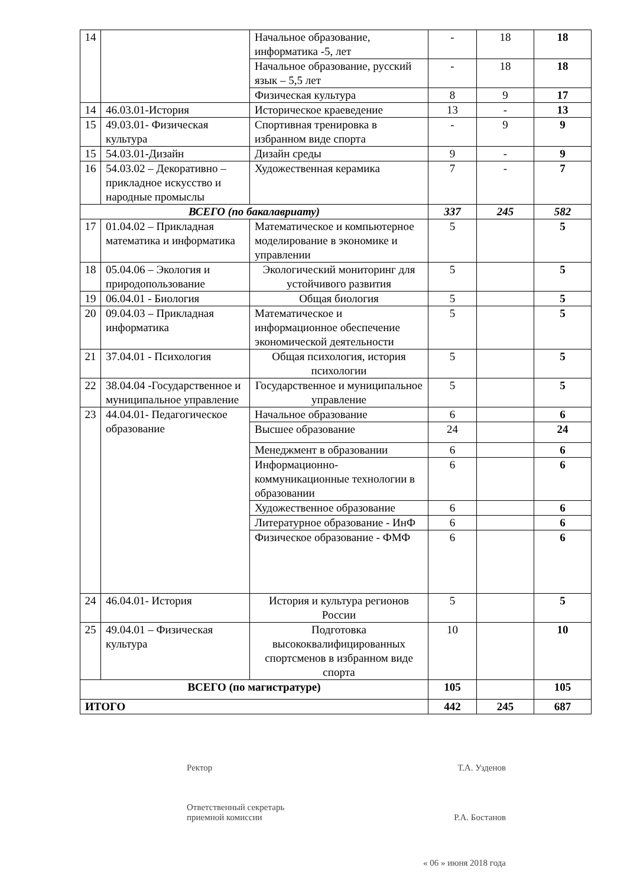| 14 | | Начальное образование, информатика -5, лет | - | 18 | 18 |
| | | Начальное образование, русский язык – 5,5 лет | - | 18 | 18 |
| | | Физическая культура | 8 | 9 | 17 |
| 14 | 46.03.01-История | Историческое краеведение | 13 | - | 13 |
| 15 | 49.03.01- Физическая культура | Спортивная тренировка в избранном виде спорта | - | 9 | 9 |
| 15 | 54.03.01-Дизайн | Дизайн среды | 9 | - | 9 |
| 16 | 54.03.02 – Декоративно – прикладное искусство и народные промыслы | Художественная керамика | 7 | - | 7 |
| ВСЕГО (по бакалавриату) | | | 337 | 245 | 582 |
| 17 | 01.04.02 – Прикладная математика и информатика | Математическое и компьютерное моделирование в экономике и управлении | 5 | | 5 |
| 18 | 05.04.06 – Экология и природопользование | Экологический мониторинг для устойчивого развития | 5 | | 5 |
| 19 | 06.04.01 - Биология | Общая биология | 5 | | 5 |
| 20 | 09.04.03 – Прикладная информатика | Математическое и информационное обеспечение экономической деятельности | 5 | | 5 |
| 21 | 37.04.01 - Психология | Общая психология, история психологии | 5 | | 5 |
| 22 | 38.04.04 -Государственное и муниципальное управление | Государственное и муниципальное управление | 5 | | 5 |
| 23 | 44.04.01- Педагогическое образование | Начальное образование | 6 | | 6 |
| | | Высшее образование | 24 | | 24 |
| | | Менеджмент в образовании | 6 | | 6 |
| | | Информационно-коммуникационные технологии в образовании | 6 | | 6 |
| | | Художественное образование | 6 | | 6 |
| | | Литературное образование - ИнФ | 6 | | 6 |
| | | Физическое образование - ФМФ | 6 | | 6 |
| 24 | 46.04.01- История | История и культура регионов России | 5 | | 5 |
| 25 | 49.04.01 – Физическая культура | Подготовка высококвалифицированных спортсменов в избранном виде спорта | 10 | | 10 |
| ВСЕГО (по магистратуре) | | | 105 | | 105 |
| ИТОГО | | | 442 | 245 | 687 |
Ректор Т.А. Узденов
Ответственный секретарь
приемной комиссии Р.А. Бостанов
« 06 » июня 2018 года